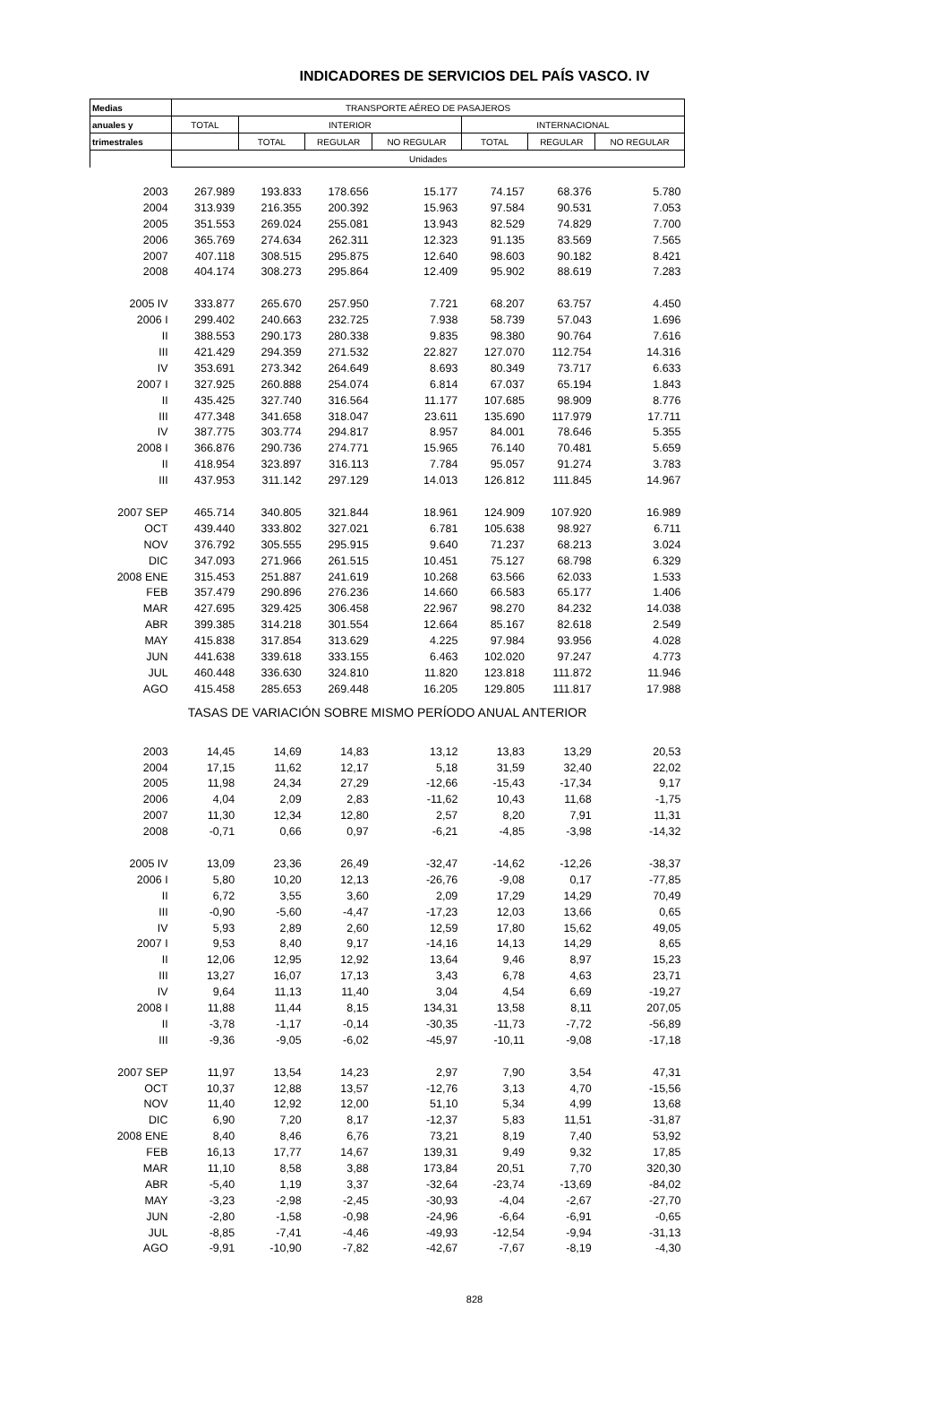INDICADORES DE SERVICIOS DEL PAÍS VASCO. IV
| Medias | TRANSPORTE AÉREO DE PASAJEROS | | | | | | |
| --- | --- | --- | --- | --- | --- | --- | --- |
| anuales y | TOTAL | INTERIOR | | | INTERNACIONAL | | |
| trimestrales | | TOTAL | REGULAR | NO REGULAR | TOTAL | REGULAR | NO REGULAR |
| | Unidades | | | | | | |
| 2003 | 267.989 | 193.833 | 178.656 | 15.177 | 74.157 | 68.376 | 5.780 |
| 2004 | 313.939 | 216.355 | 200.392 | 15.963 | 97.584 | 90.531 | 7.053 |
| 2005 | 351.553 | 269.024 | 255.081 | 13.943 | 82.529 | 74.829 | 7.700 |
| 2006 | 365.769 | 274.634 | 262.311 | 12.323 | 91.135 | 83.569 | 7.565 |
| 2007 | 407.118 | 308.515 | 295.875 | 12.640 | 98.603 | 90.182 | 8.421 |
| 2008 | 404.174 | 308.273 | 295.864 | 12.409 | 95.902 | 88.619 | 7.283 |
| 2005 IV | 333.877 | 265.670 | 257.950 | 7.721 | 68.207 | 63.757 | 4.450 |
| 2006 I | 299.402 | 240.663 | 232.725 | 7.938 | 58.739 | 57.043 | 1.696 |
| II | 388.553 | 290.173 | 280.338 | 9.835 | 98.380 | 90.764 | 7.616 |
| III | 421.429 | 294.359 | 271.532 | 22.827 | 127.070 | 112.754 | 14.316 |
| IV | 353.691 | 273.342 | 264.649 | 8.693 | 80.349 | 73.717 | 6.633 |
| 2007 I | 327.925 | 260.888 | 254.074 | 6.814 | 67.037 | 65.194 | 1.843 |
| II | 435.425 | 327.740 | 316.564 | 11.177 | 107.685 | 98.909 | 8.776 |
| III | 477.348 | 341.658 | 318.047 | 23.611 | 135.690 | 117.979 | 17.711 |
| IV | 387.775 | 303.774 | 294.817 | 8.957 | 84.001 | 78.646 | 5.355 |
| 2008 I | 366.876 | 290.736 | 274.771 | 15.965 | 76.140 | 70.481 | 5.659 |
| II | 418.954 | 323.897 | 316.113 | 7.784 | 95.057 | 91.274 | 3.783 |
| III | 437.953 | 311.142 | 297.129 | 14.013 | 126.812 | 111.845 | 14.967 |
| 2007 SEP | 465.714 | 340.805 | 321.844 | 18.961 | 124.909 | 107.920 | 16.989 |
| OCT | 439.440 | 333.802 | 327.021 | 6.781 | 105.638 | 98.927 | 6.711 |
| NOV | 376.792 | 305.555 | 295.915 | 9.640 | 71.237 | 68.213 | 3.024 |
| DIC | 347.093 | 271.966 | 261.515 | 10.451 | 75.127 | 68.798 | 6.329 |
| 2008 ENE | 315.453 | 251.887 | 241.619 | 10.268 | 63.566 | 62.033 | 1.533 |
| FEB | 357.479 | 290.896 | 276.236 | 14.660 | 66.583 | 65.177 | 1.406 |
| MAR | 427.695 | 329.425 | 306.458 | 22.967 | 98.270 | 84.232 | 14.038 |
| ABR | 399.385 | 314.218 | 301.554 | 12.664 | 85.167 | 82.618 | 2.549 |
| MAY | 415.838 | 317.854 | 313.629 | 4.225 | 97.984 | 93.956 | 4.028 |
| JUN | 441.638 | 339.618 | 333.155 | 6.463 | 102.020 | 97.247 | 4.773 |
| JUL | 460.448 | 336.630 | 324.810 | 11.820 | 123.818 | 111.872 | 11.946 |
| AGO | 415.458 | 285.653 | 269.448 | 16.205 | 129.805 | 111.817 | 17.988 |
| TASAS DE VARIACIÓN SOBRE MISMO PERÍODO ANUAL ANTERIOR | | | | | | | |
| 2003 | 14,45 | 14,69 | 14,83 | 13,12 | 13,83 | 13,29 | 20,53 |
| 2004 | 17,15 | 11,62 | 12,17 | 5,18 | 31,59 | 32,40 | 22,02 |
| 2005 | 11,98 | 24,34 | 27,29 | -12,66 | -15,43 | -17,34 | 9,17 |
| 2006 | 4,04 | 2,09 | 2,83 | -11,62 | 10,43 | 11,68 | -1,75 |
| 2007 | 11,30 | 12,34 | 12,80 | 2,57 | 8,20 | 7,91 | 11,31 |
| 2008 | -0,71 | 0,66 | 0,97 | -6,21 | -4,85 | -3,98 | -14,32 |
| 2005 IV | 13,09 | 23,36 | 26,49 | -32,47 | -14,62 | -12,26 | -38,37 |
| 2006 I | 5,80 | 10,20 | 12,13 | -26,76 | -9,08 | 0,17 | -77,85 |
| II | 6,72 | 3,55 | 3,60 | 2,09 | 17,29 | 14,29 | 70,49 |
| III | -0,90 | -5,60 | -4,47 | -17,23 | 12,03 | 13,66 | 0,65 |
| IV | 5,93 | 2,89 | 2,60 | 12,59 | 17,80 | 15,62 | 49,05 |
| 2007 I | 9,53 | 8,40 | 9,17 | -14,16 | 14,13 | 14,29 | 8,65 |
| II | 12,06 | 12,95 | 12,92 | 13,64 | 9,46 | 8,97 | 15,23 |
| III | 13,27 | 16,07 | 17,13 | 3,43 | 6,78 | 4,63 | 23,71 |
| IV | 9,64 | 11,13 | 11,40 | 3,04 | 4,54 | 6,69 | -19,27 |
| 2008 I | 11,88 | 11,44 | 8,15 | 134,31 | 13,58 | 8,11 | 207,05 |
| II | -3,78 | -1,17 | -0,14 | -30,35 | -11,73 | -7,72 | -56,89 |
| III | -9,36 | -9,05 | -6,02 | -45,97 | -10,11 | -9,08 | -17,18 |
| 2007 SEP | 11,97 | 13,54 | 14,23 | 2,97 | 7,90 | 3,54 | 47,31 |
| OCT | 10,37 | 12,88 | 13,57 | -12,76 | 3,13 | 4,70 | -15,56 |
| NOV | 11,40 | 12,92 | 12,00 | 51,10 | 5,34 | 4,99 | 13,68 |
| DIC | 6,90 | 7,20 | 8,17 | -12,37 | 5,83 | 11,51 | -31,87 |
| 2008 ENE | 8,40 | 8,46 | 6,76 | 73,21 | 8,19 | 7,40 | 53,92 |
| FEB | 16,13 | 17,77 | 14,67 | 139,31 | 9,49 | 9,32 | 17,85 |
| MAR | 11,10 | 8,58 | 3,88 | 173,84 | 20,51 | 7,70 | 320,30 |
| ABR | -5,40 | 1,19 | 3,37 | -32,64 | -23,74 | -13,69 | -84,02 |
| MAY | -3,23 | -2,98 | -2,45 | -30,93 | -4,04 | -2,67 | -27,70 |
| JUN | -2,80 | -1,58 | -0,98 | -24,96 | -6,64 | -6,91 | -0,65 |
| JUL | -8,85 | -7,41 | -4,46 | -49,93 | -12,54 | -9,94 | -31,13 |
| AGO | -9,91 | -10,90 | -7,82 | -42,67 | -7,67 | -8,19 | -4,30 |
828